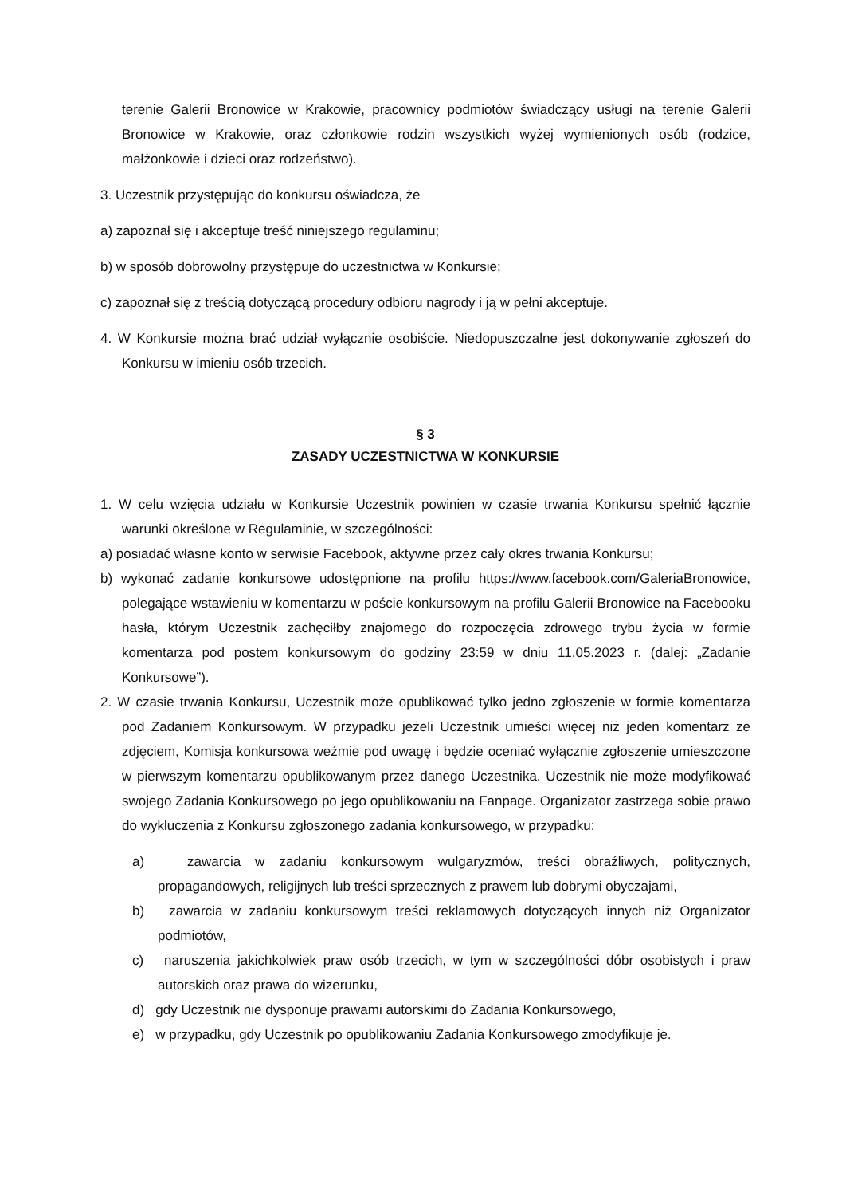terenie Galerii Bronowice w Krakowie, pracownicy podmiotów świadczący usługi na terenie Galerii Bronowice w Krakowie, oraz członkowie rodzin wszystkich wyżej wymienionych osób (rodzice, małżonkowie i dzieci oraz rodzeństwo).
3. Uczestnik przystępując do konkursu oświadcza, że
a) zapoznał się i akceptuje treść niniejszego regulaminu;
b) w sposób dobrowolny przystępuje do uczestnictwa w Konkursie;
c) zapoznał się z treścią dotyczącą procedury odbioru nagrody i ją w pełni akceptuje.
4. W Konkursie można brać udział wyłącznie osobiście. Niedopuszczalne jest dokonywanie zgłoszeń do Konkursu w imieniu osób trzecich.
§ 3
ZASADY UCZESTNICTWA W KONKURSIE
1. W celu wzięcia udziału w Konkursie Uczestnik powinien w czasie trwania Konkursu spełnić łącznie warunki określone w Regulaminie, w szczególności:
a) posiadać własne konto w serwisie Facebook, aktywne przez cały okres trwania Konkursu;
b) wykonać zadanie konkursowe udostępnione na profilu https://www.facebook.com/GaleriaBronowice, polegające wstawieniu w komentarzu w poście konkursowym na profilu Galerii Bronowice na Facebooku hasła, którym Uczestnik zachęciłby znajomego do rozpoczęcia zdrowego trybu życia w formie komentarza pod postem konkursowym do godziny 23:59 w dniu 11.05.2023 r. (dalej: „Zadanie Konkursowe”).
2. W czasie trwania Konkursu, Uczestnik może opublikować tylko jedno zgłoszenie w formie komentarza pod Zadaniem Konkursowym. W przypadku jeżeli Uczestnik umieści więcej niż jeden komentarz ze zdjęciem, Komisja konkursowa weźmie pod uwagę i będzie oceniać wyłącznie zgłoszenie umieszczone w pierwszym komentarzu opublikowanym przez danego Uczestnika. Uczestnik nie może modyfikować swojego Zadania Konkursowego po jego opublikowaniu na Fanpage. Organizator zastrzega sobie prawo do wykluczenia z Konkursu zgłoszonego zadania konkursowego, w przypadku:
a) zawarcia w zadaniu konkursowym wulgaryzmów, treści obraźliwych, politycznych, propagandowych, religijnych lub treści sprzecznych z prawem lub dobrymi obyczajami,
b) zawarcia w zadaniu konkursowym treści reklamowych dotyczących innych niż Organizator podmiotów,
c) naruszenia jakichkolwiek praw osób trzecich, w tym w szczególności dóbr osobistych i praw autorskich oraz prawa do wizerunku,
d) gdy Uczestnik nie dysponuje prawami autorskimi do Zadania Konkursowego,
e) w przypadku, gdy Uczestnik po opublikowaniu Zadania Konkursowego zmodyfikuje je.